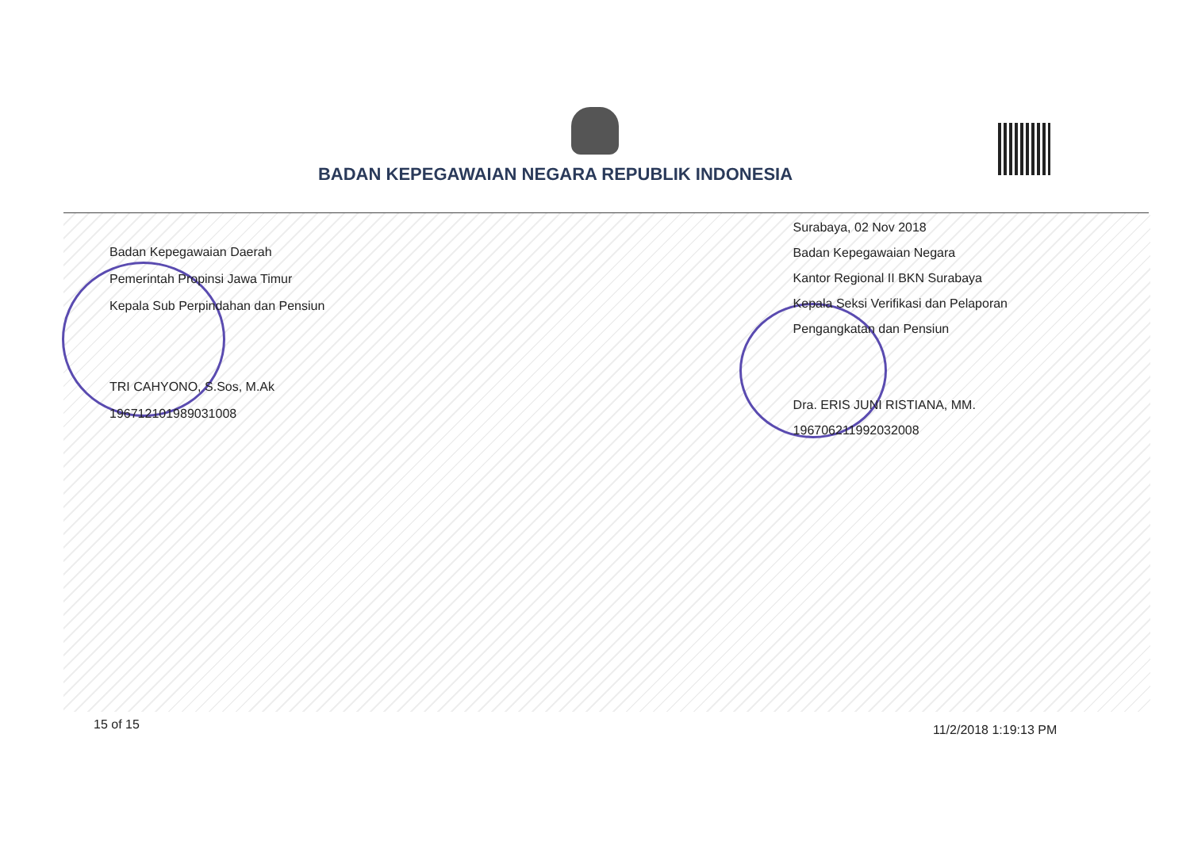BADAN KEPEGAWAIAN NEGARA REPUBLIK INDONESIA
Badan Kepegawaian Daerah
Pemerintah Propinsi Jawa Timur
Kepala Sub Perpindahan dan Pensiun
TRI CAHYONO, S.Sos, M.Ak
196712101989031008
Surabaya, 02 Nov 2018
Badan Kepegawaian Negara
Kantor Regional II BKN Surabaya
Kepala Seksi Verifikasi dan Pelaporan
Pengangkatan dan Pensiun
Dra. ERIS JUNI RISTIANA, MM.
196706211992032008
15 of 15 11/2/2018 1:19:13 PM